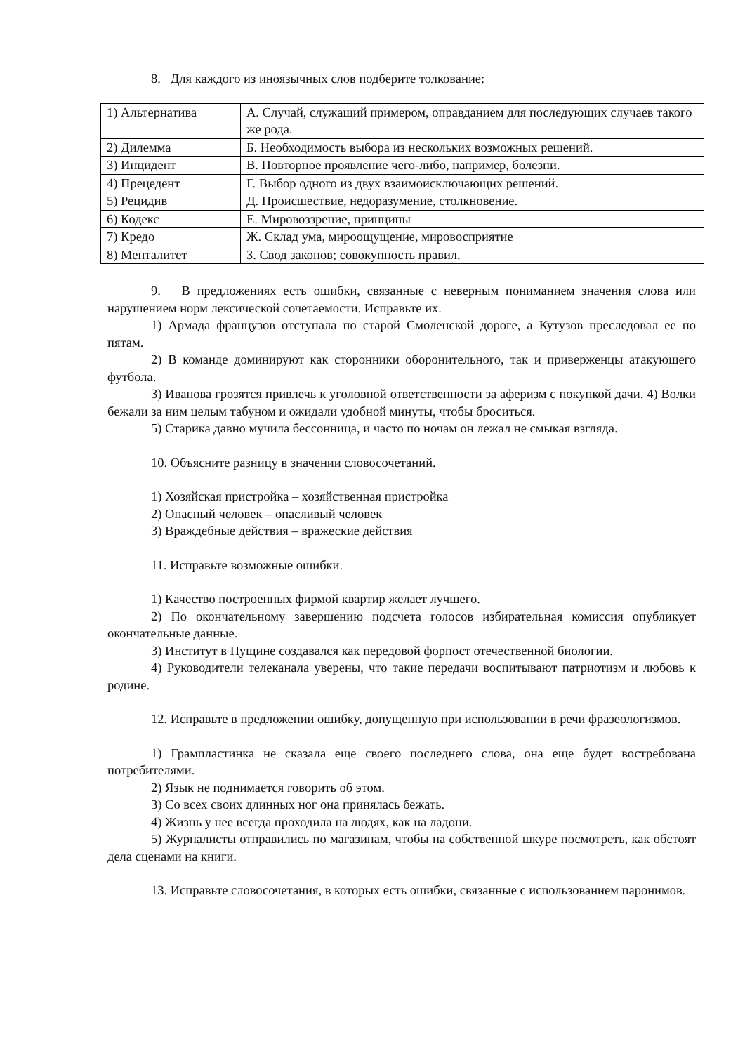8. Для каждого из иноязычных слов подберите толкование:
| 1) Альтернатива | А. Случай, служащий примером, оправданием для последующих случаев такого же рода. |
| 2) Дилемма | Б. Необходимость выбора из нескольких возможных решений. |
| 3) Инцидент | В. Повторное проявление чего-либо, например, болезни. |
| 4) Прецедент | Г. Выбор одного из двух взаимоисключающих решений. |
| 5) Рецидив | Д. Происшествие, недоразумение, столкновение. |
| 6) Кодекс | Е. Мировоззрение, принципы |
| 7) Кредо | Ж. Склад ума, мироощущение, мировосприятие |
| 8) Менталитет | З. Свод законов; совокупность правил. |
9. В предложениях есть ошибки, связанные с неверным пониманием значения слова или нарушением норм лексической сочетаемости. Исправьте их.
1) Армада французов отступала по старой Смоленской дороге, а Кутузов преследовал ее по пятам.
2) В команде доминируют как сторонники оборонительного, так и приверженцы атакующего футбола.
3) Иванова грозятся привлечь к уголовной ответственности за аферизм с покупкой дачи. 4) Волки бежали за ним целым табуном и ожидали удобной минуты, чтобы броситься.
5) Старика давно мучила бессонница, и часто по ночам он лежал не смыкая взгляда.
10. Объясните разницу в значении словосочетаний.
1) Хозяйская пристройка – хозяйственная пристройка
2) Опасный человек – опасливый человек
3) Враждебные действия – вражеские действия
11. Исправьте возможные ошибки.
1) Качество построенных фирмой квартир желает лучшего.
2) По окончательному завершению подсчета голосов избирательная комиссия опубликует окончательные данные.
3) Институт в Пущине создавался как передовой форпост отечественной биологии.
4) Руководители телеканала уверены, что такие передачи воспитывают патриотизм и любовь к родине.
12. Исправьте в предложении ошибку, допущенную при использовании в речи фразеологизмов.
1) Грампластинка не сказала еще своего последнего слова, она еще будет востребована потребителями.
2) Язык не поднимается говорить об этом.
3) Со всех своих длинных ног она принялась бежать.
4) Жизнь у нее всегда проходила на людях, как на ладони.
5) Журналисты отправились по магазинам, чтобы на собственной шкуре посмотреть, как обстоят дела сценами на книги.
13. Исправьте словосочетания, в которых есть ошибки, связанные с использованием паронимов.